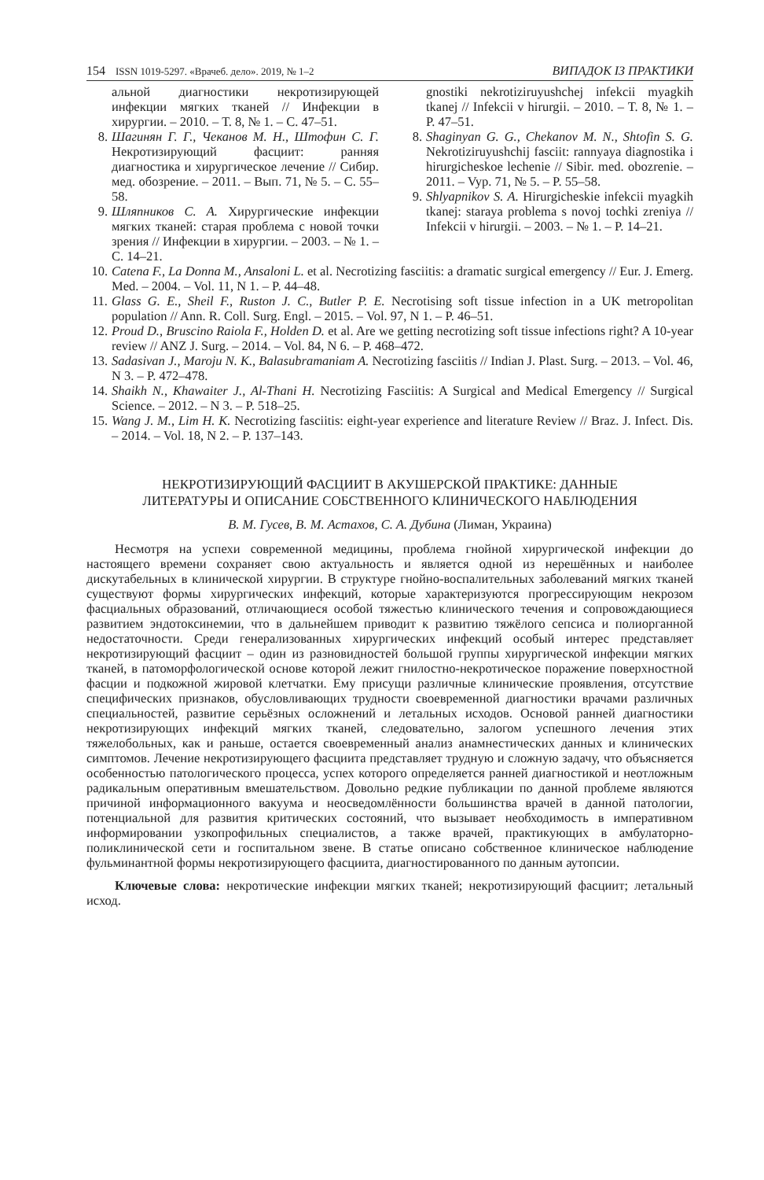154 ISSN 1019-5297. «Врачеб. дело». 2019, № 1–2 ВИПАДОК ІЗ ПРАКТИКИ
альной диагностики некротизирующей инфекции мягких тканей // Инфекции в хирургии. – 2010. – Т. 8, № 1. – С. 47–51.
8. Шагинян Г. Г., Чеканов М. Н., Штофин С. Г. Некротизирующий фасциит: ранняя диагностика и хирургическое лечение // Сибир. мед. обозрение. – 2011. – Вып. 71, № 5. – С. 55–58.
9. Шляпников С. А. Хирургические инфекции мягких тканей: старая проблема с новой точки зрения // Инфекции в хирургии. – 2003. – № 1. – С. 14–21.
gnostiki nekrotiziruyushchej infekcii myagkih tkanej // Infekcii v hirurgii. – 2010. – T. 8, № 1. – P. 47–51.
8. Shaginyan G. G., Chekanov M. N., Shtofin S. G. Nekrotiziruyushchij fasciit: rannyaya diagnostika i hirurgicheskoe lechenie // Sibir. med. obozrenie. – 2011. – Vyp. 71, № 5. – P. 55–58.
9. Shlyapnikov S. A. Hirurgicheskie infekcii myagkih tkanej: staraya problema s novoj tochki zreniya // Infekcii v hirurgii. – 2003. – № 1. – P. 14–21.
10. Catena F., La Donna M., Ansaloni L. et al. Necrotizing fasciitis: a dramatic surgical emergency // Eur. J. Emerg. Med. – 2004. – Vol. 11, N 1. – P. 44–48.
11. Glass G. E., Sheil F., Ruston J. C., Butler P. E. Necrotising soft tissue infection in a UK metropolitan population // Ann. R. Coll. Surg. Engl. – 2015. – Vol. 97, N 1. – P. 46–51.
12. Proud D., Bruscino Raiola F., Holden D. et al. Are we getting necrotizing soft tissue infections right? A 10-year review // ANZ J. Surg. – 2014. – Vol. 84, N 6. – P. 468–472.
13. Sadasivan J., Maroju N. K., Balasubramaniam A. Necrotizing fasciitis // Indian J. Plast. Surg. – 2013. – Vol. 46, N 3. – P. 472–478.
14. Shaikh N., Khawaiter J., Al-Thani H. Necrotizing Fasciitis: A Surgical and Medical Emergency // Surgical Science. – 2012. – N 3. – P. 518–25.
15. Wang J. M., Lim H. K. Necrotizing fasciitis: eight-year experience and literature Review // Braz. J. Infect. Dis. – 2014. – Vol. 18, N 2. – P. 137–143.
НЕКРОТИЗИРУЮЩИЙ ФАСЦИИТ В АКУШЕРСКОЙ ПРАКТИКЕ: ДАННЫЕ
ЛИТЕРАТУРЫ И ОПИСАНИЕ СОБСТВЕННОГО КЛИНИЧЕСКОГО НАБЛЮДЕНИЯ
В. М. Гусев, В. М. Астахов, С. А. Дубина (Лиман, Украина)
Несмотря на успехи современной медицины, проблема гнойной хирургической инфекции до настоящего времени сохраняет свою актуальность и является одной из нерешённых и наиболее дискутабельных в клинической хирургии. В структуре гнойно-воспалительных заболеваний мягких тканей существуют формы хирургических инфекций, которые характеризуются прогрессирующим некрозом фасциальных образований, отличающиеся особой тяжестью клинического течения и сопровождающиеся развитием эндотоксинемии, что в дальнейшем приводит к развитию тяжёлого сепсиса и полиорганной недостаточности. Среди генерализованных хирургических инфекций особый интерес представляет некротизирующий фасциит – один из разновидностей большой группы хирургической инфекции мягких тканей, в патоморфологической основе которой лежит гнилостно-некротическое поражение поверхностной фасции и подкожной жировой клетчатки. Ему присущи различные клинические проявления, отсутствие специфических признаков, обусловливающих трудности своевременной диагностики врачами различных специальностей, развитие серьёзных осложнений и летальных исходов. Основой ранней диагностики некротизирующих инфекций мягких тканей, следовательно, залогом успешного лечения этих тяжелобольных, как и раньше, остается своевременный анализ анамнестических данных и клинических симптомов. Лечение некротизирующего фасциита представляет трудную и сложную задачу, что объясняется особенностью патологического процесса, успех которого определяется ранней диагностикой и неотложным радикальным оперативным вмешательством. Довольно редкие публикации по данной проблеме являются причиной информационного вакуума и неосведомлённости большинства врачей в данной патологии, потенциальной для развития критических состояний, что вызывает необходимость в императивном информировании узкопрофильных специалистов, а также врачей, практикующих в амбулаторно-поликлинической сети и госпитальном звене. В статье описано собственное клиническое наблюдение фульминантной формы некротизирующего фасциита, диагностированного по данным аутопсии.
Ключевые слова: некротические инфекции мягких тканей; некротизирующий фасциит; летальный исход.